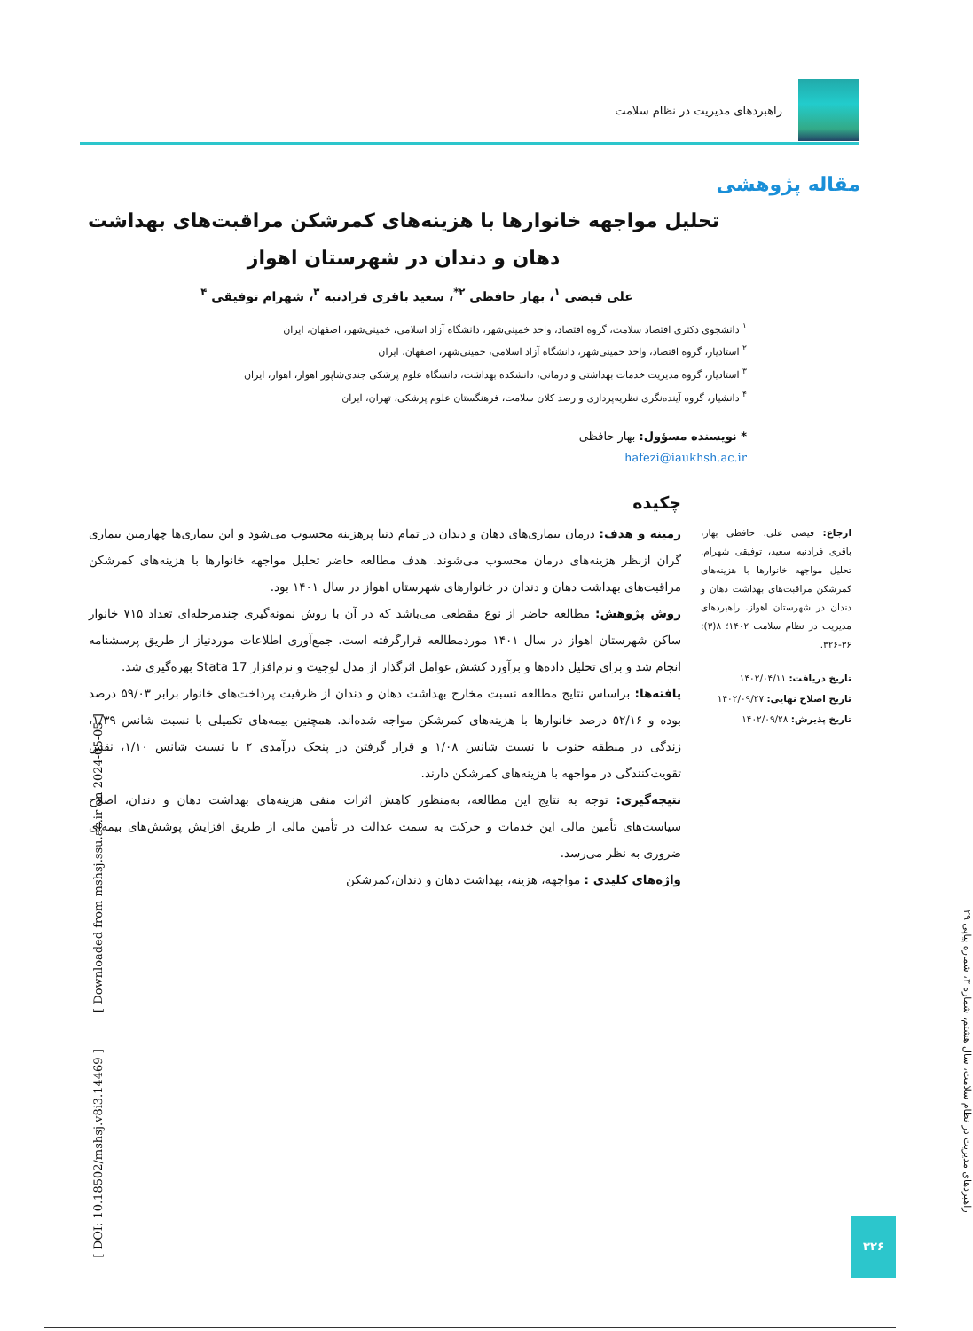راهبردهای مدیریت در نظام سلامت
مقاله پژوهشی
تحلیل مواجهه خانوارها با هزینه‌های کمرشکن مراقبت‌های بهداشت دهان و دندان در شهرستان اهواز
علی فیضی <sup>۱</sup>، بهار حافظی <sup>۲*</sup>، سعید باقری فرادنبه <sup>۳</sup>، شهرام توفیقی <sup>۴</sup>
<sup>۱</sup> دانشجوی دکتری اقتصاد سلامت، گروه اقتصاد، واحد خمینی‌شهر، دانشگاه آزاد اسلامی، خمینی‌شهر، اصفهان، ایران
<sup>۲</sup> استادیار، گروه اقتصاد، واحد خمینی‌شهر، دانشگاه آزاد اسلامی، خمینی‌شهر، اصفهان، ایران
<sup>۳</sup> استادیار، گروه مدیریت خدمات بهداشتی و درمانی، دانشکده بهداشت، دانشگاه علوم پزشکی جندی‌شاپور اهواز، اهواز، ایران
<sup>۴</sup> دانشیار، گروه آینده‌نگری نظریه‌پردازی و رصد کلان سلامت، فرهنگستان علوم پزشکی، تهران، ایران
* نویسنده مسؤول: بهار حافظی
hafezi@iaukhsh.ac.ir
چکیده
زمینه و هدف: درمان بیماری‌های دهان و دندان در تمام دنیا پرهزینه محسوب می‌شود و این بیماری‌ها چهارمین بیماری گران ازنظر هزینه‌های درمان محسوب می‌شوند. هدف مطالعه حاضر تحلیل مواجهه خانوارها با هزینه‌های کمرشکن مراقبت‌های بهداشت دهان و دندان در خانوارهای شهرستان اهواز در سال ۱۴۰۱ بود.
روش پژوهش: مطالعه حاضر از نوع مقطعی می‌باشد که در آن با روش نمونه‌گیری چندمرحله‌ای تعداد ۷۱۵ خانوار ساکن شهرستان اهواز در سال ۱۴۰۱ موردمطالعه قرارگرفته است. جمع‌آوری اطلاعات موردنیاز از طریق پرسشنامه انجام شد و برای تحلیل داده‌ها و برآورد کشش عوامل اثرگذار از مدل لوجیت و نرم‌افزار 17 Stata بهره‌گیری شد.
یافته‌ها: براساس نتایج مطالعه نسبت مخارج بهداشت دهان و دندان از ظرفیت پرداخت‌های خانوار برابر ۵۹/۰۳ درصد بوده و ۵۲/۱۶ درصد خانوارها با هزینه‌های کمرشکن مواجه شده‌اند. همچنین بیمه‌های تکمیلی با نسبت شانس ۱/۳۹، زندگی در منطقه جنوب با نسبت شانس ۱/۰۸ و قرار گرفتن در پنجک درآمدی ۲ با نسبت شانس ۱/۱۰، نقش تقویت‌کنندگی در مواجهه با هزینه‌های کمرشکن دارند.
نتیجه‌گیری: توجه به نتایج این مطالعه، به‌منظور کاهش اثرات منفی هزینه‌های بهداشت دهان و دندان، اصلاح سیاست‌های تأمین مالی این خدمات و حرکت به سمت عدالت در تأمین مالی از طریق افزایش پوشش‌های بیمه‌ای ضروری به نظر می‌رسد.
واژه‌های کلیدی : مواجهه، هزینه، بهداشت دهان و دندان،کمرشکن
ارجاع: فیضی علی، حافظی بهار، باقری فرادنبه سعید، توفیقی شهرام. تحلیل مواجهه خانوارها با هزینه‌های کمرشکن مراقبت‌های بهداشت دهان و دندان در شهرستان اهواز. راهبردهای مدیریت در نظام سلامت ۱۴۰۲؛ ۸(۳): ۳۶-۳۲۶.
تاریخ دریافت: ۱۴۰۲/۰۴/۱۱
تاریخ اصلاح نهایی: ۱۴۰۲/۰۹/۲۷
تاریخ پذیرش: ۱۴۰۲/۰۹/۲۸
[ DOI: 10.18502/mshsj.v8i3.14469 ] [ Downloaded from mshsj.ssu.ac.ir on 2024-05-05 ]
راهبردهای مدیریت در نظام سلامت، سال هشتم، شماره ۳، شماره پیاپی ۲۹
۳۲۶